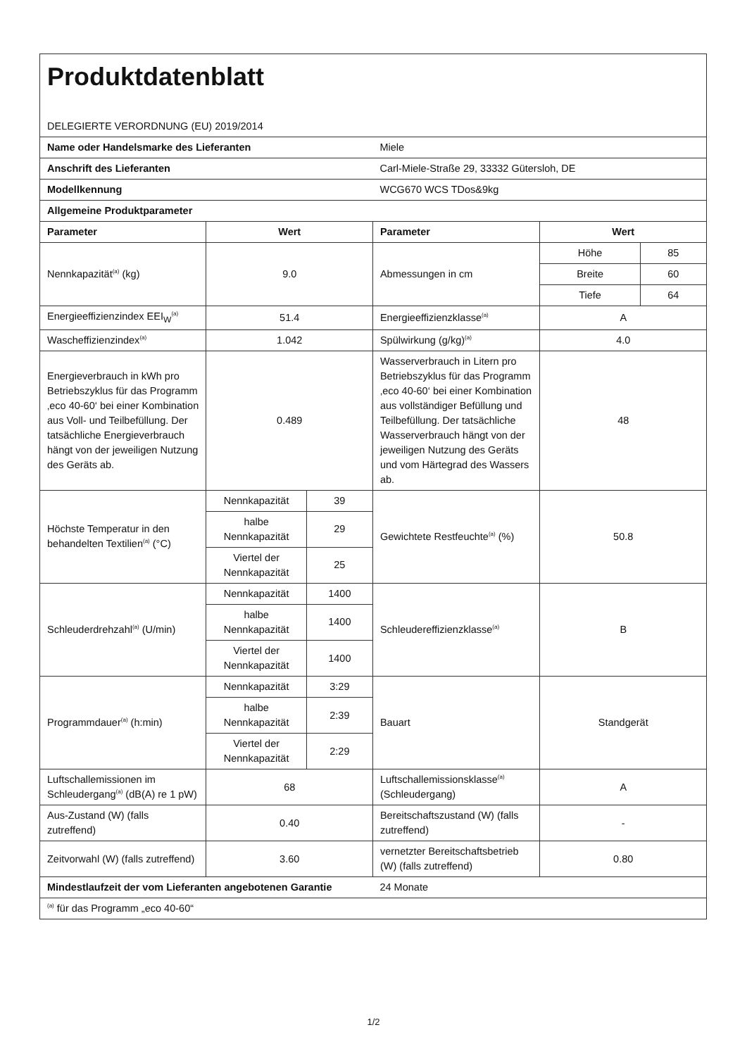| Produktdatenblatt | | | | | |
| DELEGIERTE VERORDNUNG (EU) 2019/2014 | | | | | |
| Name oder Handelsmarke des Lieferanten | | | Miele | | |
| Anschrift des Lieferanten | | | Carl-Miele-Straße 29, 33332 Gütersloh, DE | | |
| Modellkennung | | | WCG670 WCS TDos&9kg | | |
| Allgemeine Produktparameter | | | | | |
| Parameter | Wert | | Parameter | Wert | |
| Nennkapazität<sup>(a)</sup> (kg) | 9.0 | | Abmessungen in cm | Höhe | 85 |
| | | | | Breite | 60 |
| | | | | Tiefe | 64 |
| Energieeffizienzindex EEI<sub>W</sub><sup>(a)</sup> | 51.4 | | Energieeffizienzklasse<sup>(a)</sup> | A | |
| Wascheffizienzindex<sup>(a)</sup> | 1.042 | | Spülwirkung (g/kg)<sup>(a)</sup> | 4.0 | |
| Energieverbrauch in kWh pro Betriebszyklus für das Programm ‚eco 40-60‘ bei einer Kombination aus Voll- und Teilbefüllung. Der tatsächliche Energieverbrauch hängt von der jeweiligen Nutzung des Geräts ab. | 0.489 | | Wasserverbrauch in Litern pro Betriebszyklus für das Programm ‚eco 40-60‘ bei einer Kombination aus vollständiger Befüllung und Teilbefüllung. Der tatsächliche Wasserverbrauch hängt von der jeweiligen Nutzung des Geräts und vom Härtegrad des Wassers ab. | 48 | |
| Höchste Temperatur in den behandelten Textilien<sup>(a)</sup> (°C) | Nennkapazität | 39 | Gewichtete Restfeuchte<sup>(a)</sup> (%) | 50.8 | |
| | halbe Nennkapazität | 29 | | | |
| | Viertel der Nennkapazität | 25 | | | |
| Schleuderdrehzahl<sup>(a)</sup> (U/min) | Nennkapazität | 1400 | Schleudereffizienzklasse<sup>(a)</sup> | B | |
| | halbe Nennkapazität | 1400 | | | |
| | Viertel der Nennkapazität | 1400 | | | |
| Programmdauer<sup>(a)</sup> (h:min) | Nennkapazität | 3:29 | Bauart | Standgerät | |
| | halbe Nennkapazität | 2:39 | | | |
| | Viertel der Nennkapazität | 2:29 | | | |
| Luftschallemissionen im Schleudergang<sup>(a)</sup> (dB(A) re 1 pW) | 68 | | Luftschallemissionsklasse<sup>(a)</sup> (Schleudergang) | A | |
| Aus-Zustand (W) (falls zutreffend) | 0.40 | | Bereitschaftszustand (W) (falls zutreffend) | - | |
| Zeitvorwahl (W) (falls zutreffend) | 3.60 | | vernetzter Bereitschaftsbetrieb (W) (falls zutreffend) | 0.80 | |
| Mindestlaufzeit der vom Lieferanten angebotenen Garantie | | | 24 Monate | | |
| <sup>(a)</sup> für das Programm „eco 40-60“ | | | | | |
1/2